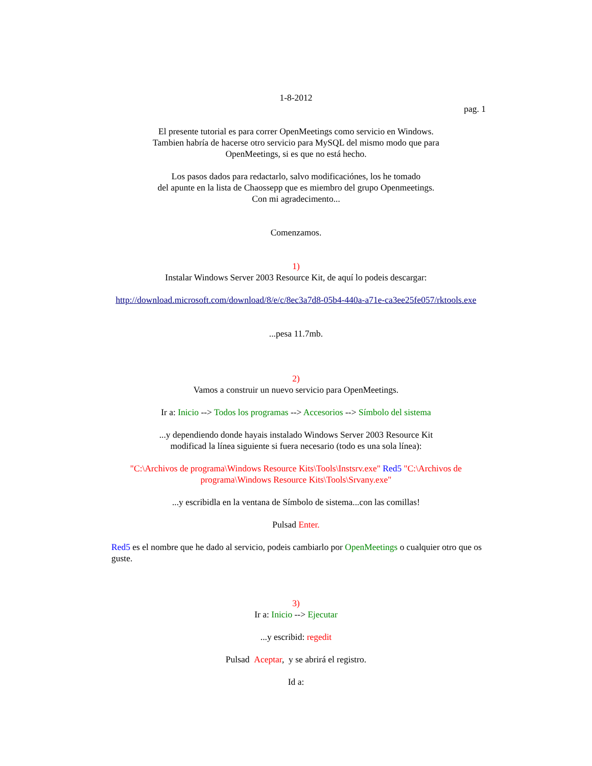1-8-2012
pag. 1
El presente tutorial es para correr OpenMeetings como servicio en Windows.
Tambien habría de hacerse otro servicio para MySQL del mismo modo que para
OpenMeetings, si es que no está hecho.
Los pasos dados para redactarlo, salvo modificaciónes, los he tomado
del apunte en la lista de Chaossepp que es miembro del grupo Openmeetings.
Con mi agradecimento...
Comenzamos.
1)
Instalar Windows Server 2003 Resource Kit, de aquí lo podeis descargar:
http://download.microsoft.com/download/8/e/c/8ec3a7d8-05b4-440a-a71e-ca3ee25fe057/rktools.exe
...pesa 11.7mb.
2)
Vamos a construir un nuevo servicio para OpenMeetings.
Ir a: Inicio --> Todos los programas --> Accesorios --> Símbolo del sistema
...y dependiendo donde hayais instalado Windows Server 2003 Resource Kit
modificad la línea siguiente si fuera necesario (todo es una sola línea):
"C:\Archivos de programa\Windows Resource Kits\Tools\Instsrv.exe" Red5 "C:\Archivos de programa\Windows Resource Kits\Tools\Srvany.exe"
...y escribidla en la ventana de Símbolo de sistema...con las comillas!
Pulsad Enter.
Red5 es el nombre que he dado al servicio, podeis cambiarlo por OpenMeetings o cualquier otro que os guste.
3)
Ir a: Inicio --> Ejecutar
...y escribid: regedit
Pulsad Aceptar, y se abrirá el registro.
Id a: